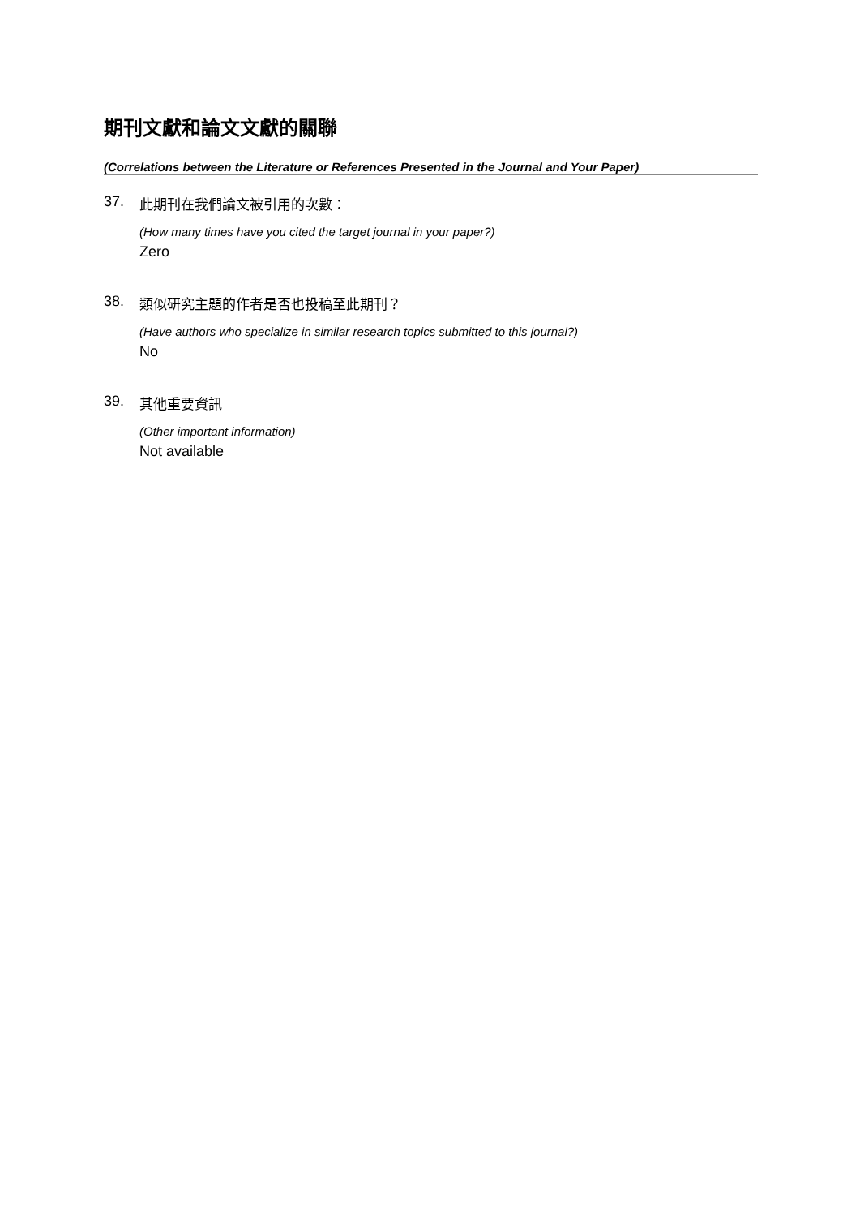期刊文獻和論文文獻的關聯
(Correlations between the Literature or References Presented in the Journal and Your Paper)
37. 此期刊在我們論文被引用的次數：
(How many times have you cited the target journal in your paper?)
Zero
38. 類似研究主題的作者是否也投稿至此期刊？
(Have authors who specialize in similar research topics submitted to this journal?)
No
39. 其他重要資訊
(Other important information)
Not available